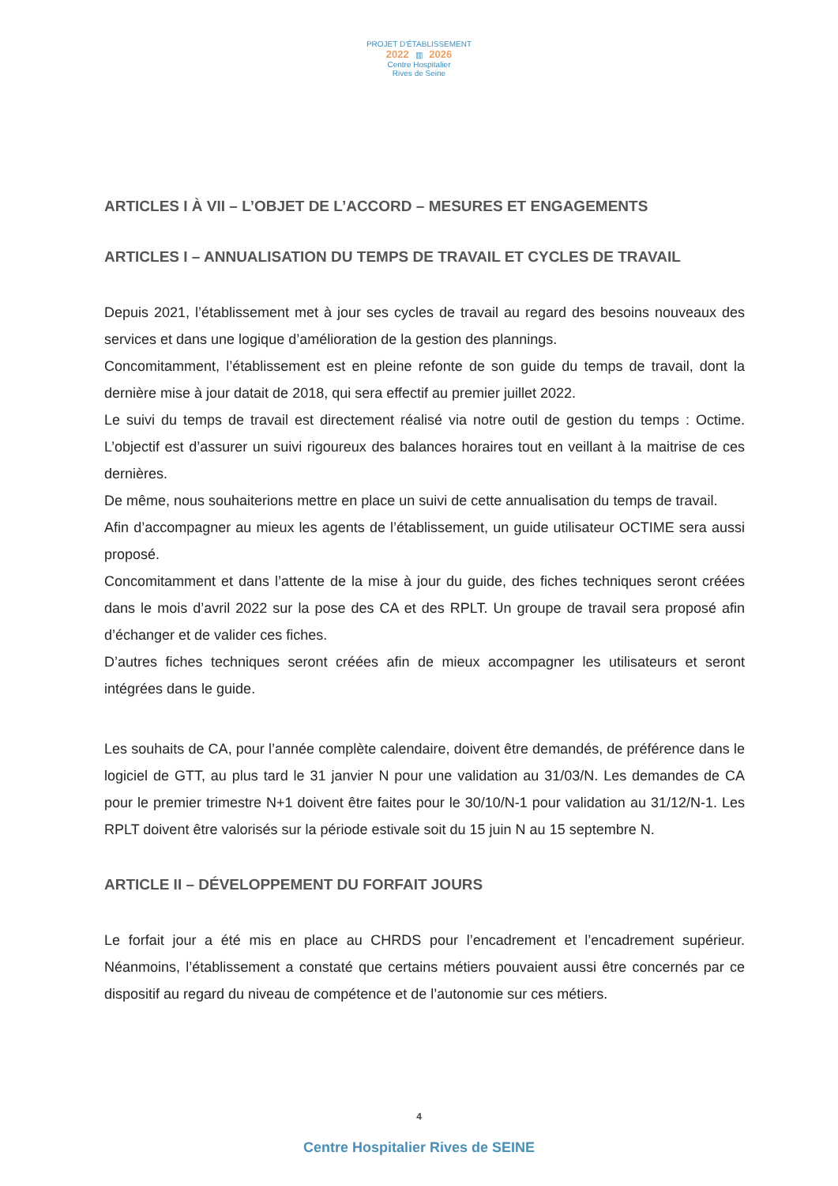PROJET D'ÉTABLISSEMENT
2022 ▥ 2026
Centre Hospitalier
Rives de Seine
ARTICLES I À VII – L’OBJET DE L’ACCORD – MESURES ET ENGAGEMENTS
ARTICLES I – ANNUALISATION DU TEMPS DE TRAVAIL ET CYCLES DE TRAVAIL
Depuis 2021, l’établissement met à jour ses cycles de travail au regard des besoins nouveaux des services et dans une logique d’amélioration de la gestion des plannings.
Concomitamment, l’établissement est en pleine refonte de son guide du temps de travail, dont la dernière mise à jour datait de 2018, qui sera effectif au premier juillet 2022.
Le suivi du temps de travail est directement réalisé via notre outil de gestion du temps : Octime. L’objectif est d’assurer un suivi rigoureux des balances horaires tout en veillant à la maitrise de ces dernières.
De même, nous souhaiterions mettre en place un suivi de cette annualisation du temps de travail.
Afin d’accompagner au mieux les agents de l’établissement, un guide utilisateur OCTIME sera aussi proposé.
Concomitamment et dans l’attente de la mise à jour du guide, des fiches techniques seront créées dans le mois d’avril 2022 sur la pose des CA et des RPLT. Un groupe de travail sera proposé afin d’échanger et de valider ces fiches.
D’autres fiches techniques seront créées afin de mieux accompagner les utilisateurs et seront intégrées dans le guide.
Les souhaits de CA, pour l’année complète calendaire, doivent être demandés, de préférence dans le logiciel de GTT, au plus tard le 31 janvier N pour une validation au 31/03/N. Les demandes de CA pour le premier trimestre N+1 doivent être faites pour le 30/10/N-1 pour validation au 31/12/N-1. Les RPLT doivent être valorisés sur la période estivale soit du 15 juin N au 15 septembre N.
ARTICLE II – DÉVELOPPEMENT DU FORFAIT JOURS
Le forfait jour a été mis en place au CHRDS pour l’encadrement et l’encadrement supérieur. Néanmoins, l’établissement a constaté que certains métiers pouvaient aussi être concernés par ce dispositif au regard du niveau de compétence et de l’autonomie sur ces métiers.
4
Centre Hospitalier Rives de SEINE